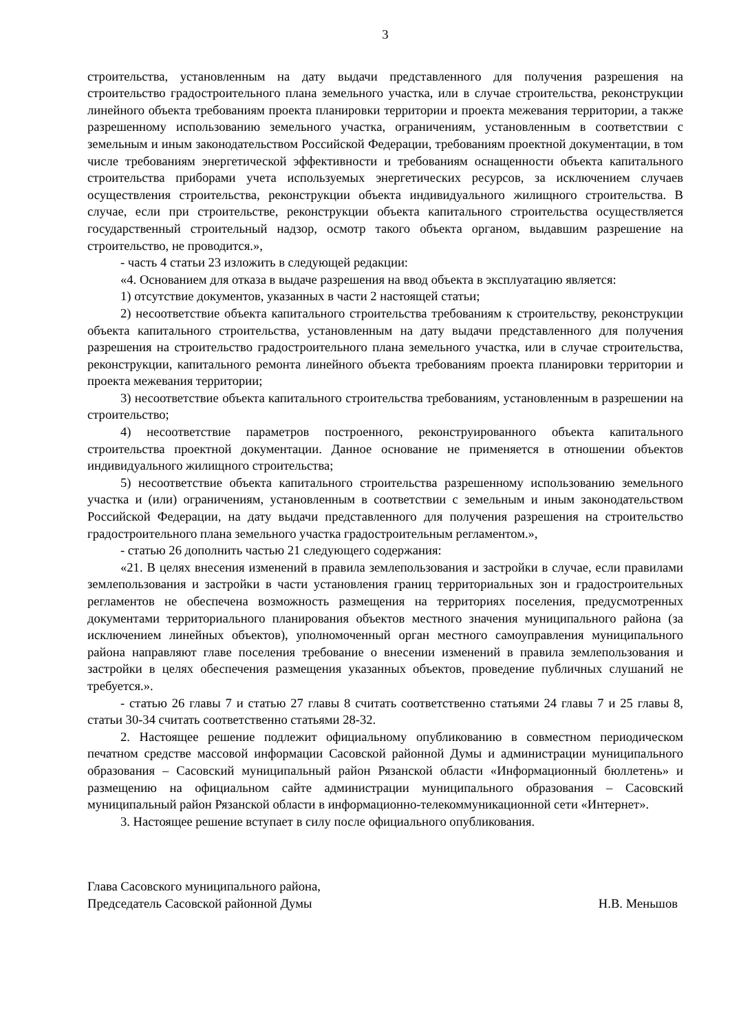3
строительства, установленным на дату выдачи представленного для получения разрешения на строительство градостроительного плана земельного участка, или в случае строительства, реконструкции линейного объекта требованиям проекта планировки территории и проекта межевания территории, а также разрешенному использованию земельного участка, ограничениям, установленным в соответствии с земельным и иным законодательством Российской Федерации, требованиям проектной документации, в том числе требованиям энергетической эффективности и требованиям оснащенности объекта капитального строительства приборами учета используемых энергетических ресурсов, за исключением случаев осуществления строительства, реконструкции объекта индивидуального жилищного строительства. В случае, если при строительстве, реконструкции объекта капитального строительства осуществляется государственный строительный надзор, осмотр такого объекта органом, выдавшим разрешение на строительство, не проводится.»,
- часть 4 статьи 23 изложить в следующей редакции:
«4. Основанием для отказа в выдаче разрешения на ввод объекта в эксплуатацию является:
1) отсутствие документов, указанных в части 2 настоящей статьи;
2) несоответствие объекта капитального строительства требованиям к строительству, реконструкции объекта капитального строительства, установленным на дату выдачи представленного для получения разрешения на строительство градостроительного плана земельного участка, или в случае строительства, реконструкции, капитального ремонта линейного объекта требованиям проекта планировки территории и проекта межевания территории;
3) несоответствие объекта капитального строительства требованиям, установленным в разрешении на строительство;
4) несоответствие параметров построенного, реконструированного объекта капитального строительства проектной документации. Данное основание не применяется в отношении объектов индивидуального жилищного строительства;
5) несоответствие объекта капитального строительства разрешенному использованию земельного участка и (или) ограничениям, установленным в соответствии с земельным и иным законодательством Российской Федерации, на дату выдачи представленного для получения разрешения на строительство градостроительного плана земельного участка градостроительным регламентом.»,
- статью 26 дополнить частью 21 следующего содержания:
«21. В целях внесения изменений в правила землепользования и застройки в случае, если правилами землепользования и застройки в части установления границ территориальных зон и градостроительных регламентов не обеспечена возможность размещения на территориях поселения, предусмотренных документами территориального планирования объектов местного значения муниципального района (за исключением линейных объектов), уполномоченный орган местного самоуправления муниципального района направляют главе поселения требование о внесении изменений в правила землепользования и застройки в целях обеспечения размещения указанных объектов, проведение публичных слушаний не требуется.».
- статью 26 главы 7 и статью 27 главы 8 считать соответственно статьями 24 главы 7 и 25 главы 8, статьи 30-34 считать соответственно статьями 28-32.
2. Настоящее решение подлежит официальному опубликованию в совместном периодическом печатном средстве массовой информации Сасовской районной Думы и администрации муниципального образования – Сасовский муниципальный район Рязанской области «Информационный бюллетень» и размещению на официальном сайте администрации муниципального образования – Сасовский муниципальный район Рязанской области в информационно-телекоммуникационной сети «Интернет».
3. Настоящее решение вступает в силу после официального опубликования.
Глава Сасовского муниципального района,
Председатель Сасовской районной Думы
Н.В. Меньшов